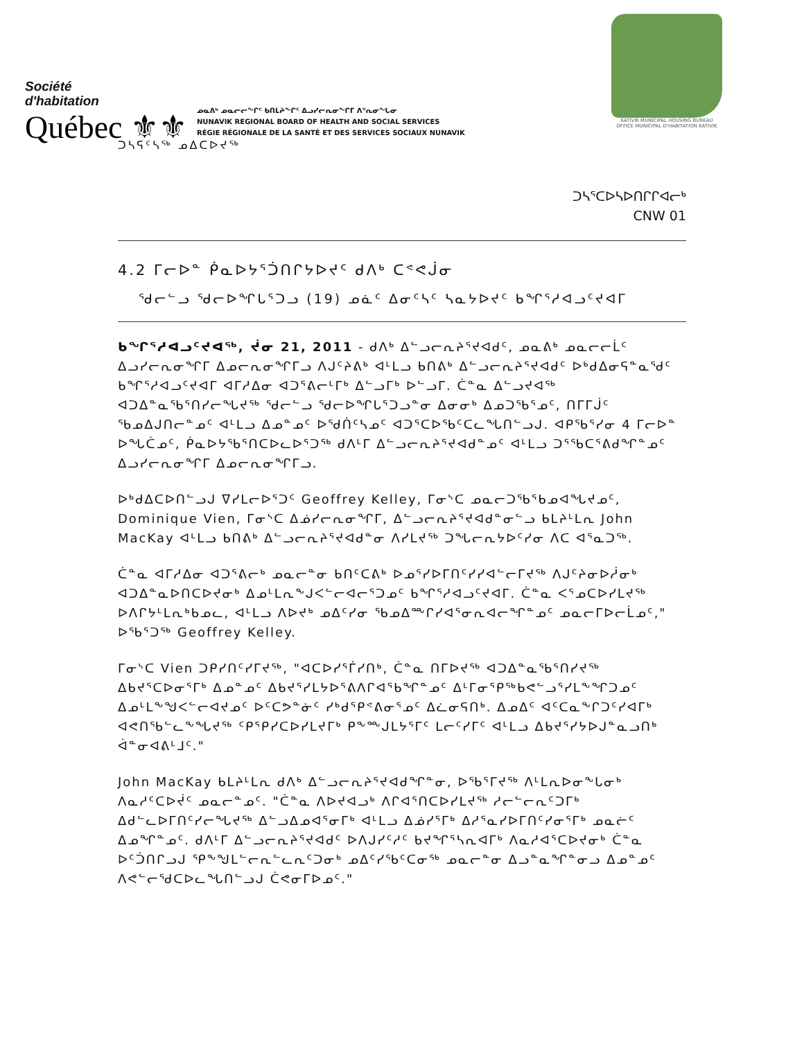Société
d'habitation
Québec ⚜⚜
ᓄᓇᕕᒃ ᓄᓇᓕᓕᖏᑦ ᑲᑎᒪᔨᖏᑦ ᐃᓗᓯᓕᕆᓂᖏᒥ ᐱᕐᕆᓂᖓᓂ
NUNAVIK REGIONAL BOARD OF HEALTH AND SOCIAL SERVICES
RÉGIE RÉGIONALE DE LA SANTÉ ET DES SERVICES SOCIAUX NUNAVIK
KATIVIK MUNICIPAL HOUSING BUREAU
OFFICE MUNICIPAL D'HABITATION KATIVIK
ᑐᓴᕋᑦᓴᖅ ᓄᐃᑕᐅᔪᖅ
ᑐᓴᕐᑕᐅᓴᐅᑎᒋᒋᐊᓕᒃ
CNW 01
4.2 ᒥᓕᐅᓐ ᑮᓇᐅᔭᕐᑑᑎᒋᔭᐅᔪᑦ ᑯᐱᒃ ᑕᕝᕙᒎᓂ
ᖁᓕᓪᓗ ᖁᓕᐅᖏᒐᕐᑐᓗ (19) ᓄᓈᑦ ᐃᓂᑦᓴᑦ ᓴᓇᔭᐅᔪᑦ ᑲᖏᕐᓱᐊᓗᑦᔪᐊᒥ
ᑲᖏᕐᓱᐊᓗᑦᔪᐊᖅ, ᔫᓂ 21, 2011 - ᑯᐱᒃ ᐃᓪᓗᓕᕆᔨᕐᔪᐊᑯᑦ, ᓄᓇᕕᒃ ᓄᓇᓕᓕᒫᑦ ᐃᓗᓯᓕᕆᓂᖏᒥ ᐃᓄᓕᕆᓂᖏᒥᓗ ᐱᒍᑦᔨᕕᒃ ᐊᒻᒪᓗ ᑲᑎᕕᒃ ᐃᓪᓗᓕᕆᔨᕐᔪᐊᑯᑦ ᐅᒃᑯᐃᓂᕋᓐᓇᖁᑦ ᑲᖏᕐᓱᐊᓗᑦᔪᐊᒥ ᐊᒥᓱᐃᓂ ᐊᑐᕐᕕᓕᒻᒥᒃ ᐃᓪᓗᒥᒃ ᐅᓪᓗᒥ. ᑖᓐᓇ ᐃᓪᓗᔪᐊᖅ ᐊᑐᐃᓐᓇᖃᕐᑎᓯᓕᖓᔪᖅ ᖁᓕᓪᓗ ᖁᓕᐅᖏᒐᕐᑐᓗᓐᓂ ᐃᓂᓂᒃ ᐃᓄᑐᖃᕐᓄᑦ, ᑎᒥᒥᒎᑦ ᖃᓄᐃᒍᑎᓕᓐᓄᑦ ᐊᒻᒪᓗ ᐃᓄᓐᓄᑦ ᐅᖁᑏᑦᓴᓄᑦ ᐊᑐᕐᑕᐅᖃᑦᑕᓚᖓᑎᓪᓗᒍ. ᐊᑭᖃᕐᓯᓂ 4 ᒥᓕᐅᓐ ᐅᖓᑖᓄᑦ, ᑮᓇᐅᔭᖃᕐᑎᑕᐅᓚᐅᕐᑐᖅ ᑯᐱᒻᒥ ᐃᓪᓗᓕᕆᔨᕐᔪᐊᑯᓐᓄᑦ ᐊᒻᒪᓗ ᑐᕐᖃᑕᕐᕕᑯᖏᓐᓄᑦ ᐃᓗᓯᓕᕆᓂᖏᒥ ᐃᓄᓕᕆᓂᖏᒥᓗ.
ᐅᒃᑯᐃᑕᐅᑎᓪᓗᒍ ᐁᓯᒪᓕᐅᕐᑐᑦ Geoffrey Kelley, ᒥᓂᔅᑕ ᓄᓇᓕᑐᖃᕐᑲᓄᐊᖓᔪᓄᑦ, Dominique Vien, ᒥᓂᔅᑕ ᐃᓅᓯᓕᕆᓂᖏᒥ, ᐃᓪᓗᓕᕆᔨᕐᔪᐊᑯᓐᓂᓪᓗ ᑲᒪᔨᒻᒪᕆ John MacKay ᐊᒻᒪᓗ ᑲᑎᕕᒃ ᐃᓪᓗᓕᕆᔨᕐᔪᐊᑯᓐᓂ ᐱᓯᒪᔪᖅ ᑐᖓᓕᕆᔭᐅᑦᓯᓂ ᐱᑕ ᐊᕐᓇᑐᖅ.
ᑖᓐᓇ ᐊᒥᓱᐃᓂ ᐊᑐᕐᕕᓕᒃ ᓄᓇᓕᓐᓂ ᑲᑎᑦᑕᕕᒃ ᐅᓄᕐᓯᐅᒥᑎᑦᓯᓯᐊᓪᓕᒥᔪᖅ ᐱᒍᑦᔨᓂᐅᓲᓂᒃ ᐊᑐᐃᓐᓇᐅᑎᑕᐅᔪᓂᒃ ᐃᓄᒻᒪᕆᖕᒍᐸᓪᓕᐊᓕᕐᑐᓄᑦ ᑲᖏᕐᓱᐊᓗᑦᔪᐊᒥ. ᑖᓐᓇ ᐸᕐᓄᑕᐅᓯᒪᔪᖅ ᐅᐱᒋᔭᒻᒪᕆᒃᑲᓄᓚ, ᐊᒻᒪᓗ ᐱᐅᔪᒃ ᓄᐃᑦᓯᓂ ᖃᓄᐃᖖᒋᓯᐊᕐᓂᕆᐊᓕᖏᓐᓄᑦ ᓄᓇᓕᒥᐅᓕᒫᓄᑦ," ᐅᖃᕐᑐᖅ Geoffrey Kelley.
ᒥᓂᔅᑕ Vien ᑐᑭᓯᑎᑦᓯᒥᔪᖅ, "ᐊᑕᐅᓯᕐᒦᓯᑎᒃ, ᑖᓐᓇ ᑎᒥᐅᔪᖅ ᐊᑐᐃᓐᓇᖃᕐᑎᓯᔪᖅ ᐃᑲᔪᕐᑕᐅᓂᕐᒥᒃ ᐃᓄᓐᓄᑦ ᐃᑲᔪᕐᓯᒪᔭᐅᕐᕕᐱᒋᐊᕐᑲᖏᓐᓄᑦ ᐃᒻᒥᓂᕐᑭᖅᑲᕙᓪᓗᕐᓯᒪᖕᖏᑐᓄᑦ ᐃᓄᒻᒪᖕᖑᐸᓪᓕᐊᔪᓄᑦ ᐅᑦᑕᕗᓐᓃᑦ ᓯᒃᑯᕐᑭᕝᕕᓂᕐᓄᑦ ᐃᓛᓂᕋᑎᒃ. ᐃᓄᐃᑦ ᐊᑦᑕᓇᖕᒋᑐᑦᓯᐊᒥᒃ ᐊᕙᑎᖃᓪᓚᖕᖓᔪᖅ ᑦᑭᕐᑭᓯᑕᐅᓯᒪᔪᒥᒃ ᑭᖕᖖᒍᒪᔭᕐᒥᑦ ᒪᓕᑦᓯᒥᑦ ᐊᒻᒪᓗ ᐃᑲᔪᕐᓯᔭᐅᒍᓐᓇᓗᑎᒃ ᐋᓐᓂᐊᕕᒻᒧᑦ."
John MacKay ᑲᒪᔨᒻᒪᕆ ᑯᐱᒃ ᐃᓪᓗᓕᕆᔨᕐᔪᐊᑯᖏᓐᓂ, ᐅᖃᕐᒥᔪᖅ ᐱᒻᒪᕆᐅᓂᖕᒐᓂᒃ ᐱᓇᓱᑦᑕᐅᔫᑦ ᓄᓇᓕᓐᓄᑦ. "ᑖᓐᓇ ᐱᐅᔪᐊᓗᒃ ᐱᒋᐊᕐᑎᑕᐅᓯᒪᔪᖅ ᓱᓕᓪᓕᕆᑦᑐᒥᒃ ᐃᑯᓪᓚᐅᒥᑎᑦᓯᓕᖓᔪᖅ ᐃᓪᓗᐃᓄᐊᕐᓂᒥᒃ ᐊᒻᒪᓗ ᐃᓅᓯᕐᒥᒃ ᐃᓱᕐᓇᓯᐅᒥᑎᑦᓯᓂᕐᒥᒃ ᓄᓇᓖᑦ ᐃᓄᖏᓐᓄᑦ. ᑯᐱᒻᒥ ᐃᓪᓗᓕᕆᔨᕐᔪᐊᑯᑦ ᐅᐱᒍᓯᑦᓱᑦ ᑲᔪᖏᕐᓴᕆᐊᒥᒃ ᐱᓇᓱᐊᕐᑕᐅᔪᓂᒃ ᑖᓐᓇ ᐅᑦᑑᑎᒋᓗᒍ ᕿᖕᖑᒪᓪᓕᕆᓪᓚᕆᑦᑐᓂᒃ ᓄᐃᑦᓯᖃᑦᑕᓂᖅ ᓄᓇᓕᓐᓂ ᐃᓗᓐᓇᖏᓐᓂᓗ ᐃᓄᓐᓄᑦ ᐱᕙᓪᓕᖁᑕᐅᓚᖓᑎᓪᓗᒍ ᑖᕙᓂᒥᐅᓄᑦ."